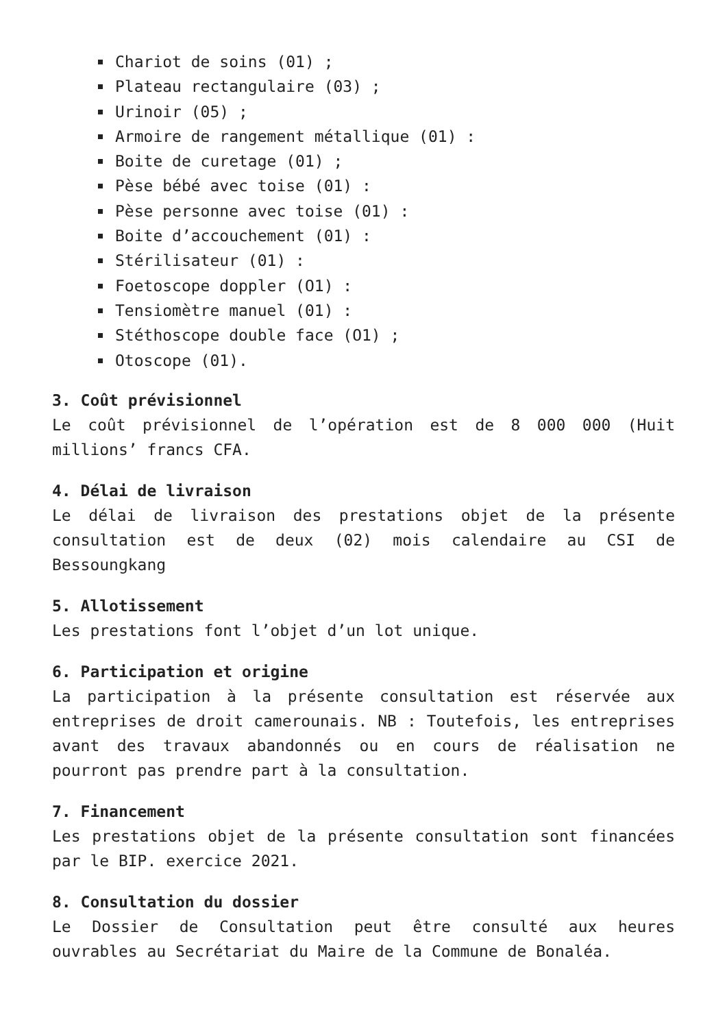Chariot de soins (01) ;
Plateau rectangulaire (03) ;
Urinoir (05) ;
Armoire de rangement métallique (01) :
Boite de curetage (01) ;
Pèse bébé avec toise (01) :
Pèse personne avec toise (01) :
Boite d’accouchement (01) :
Stérilisateur (01) :
Foetoscope doppler (O1) :
Tensiomètre manuel (01) :
Stéthoscope double face (O1) ;
Otoscope (01).
3. Coût prévisionnel
Le coût prévisionnel de l’opération est de 8 000 000 (Huit millions’ francs CFA.
4. Délai de livraison
Le délai de livraison des prestations objet de la présente consultation est de deux (02) mois calendaire au CSI de Bessoungkang
5. Allotissement
Les prestations font l’objet d’un lot unique.
6. Participation et origine
La participation à la présente consultation est réservée aux entreprises de droit camerounais. NB : Toutefois, les entreprises avant des travaux abandonnés ou en cours de réalisation ne pourront pas prendre part à la consultation.
7. Financement
Les prestations objet de la présente consultation sont financées par le BIP. exercice 2021.
8. Consultation du dossier
Le Dossier de Consultation peut être consulté aux heures ouvrables au Secrétariat du Maire de la Commune de Bonaléa.